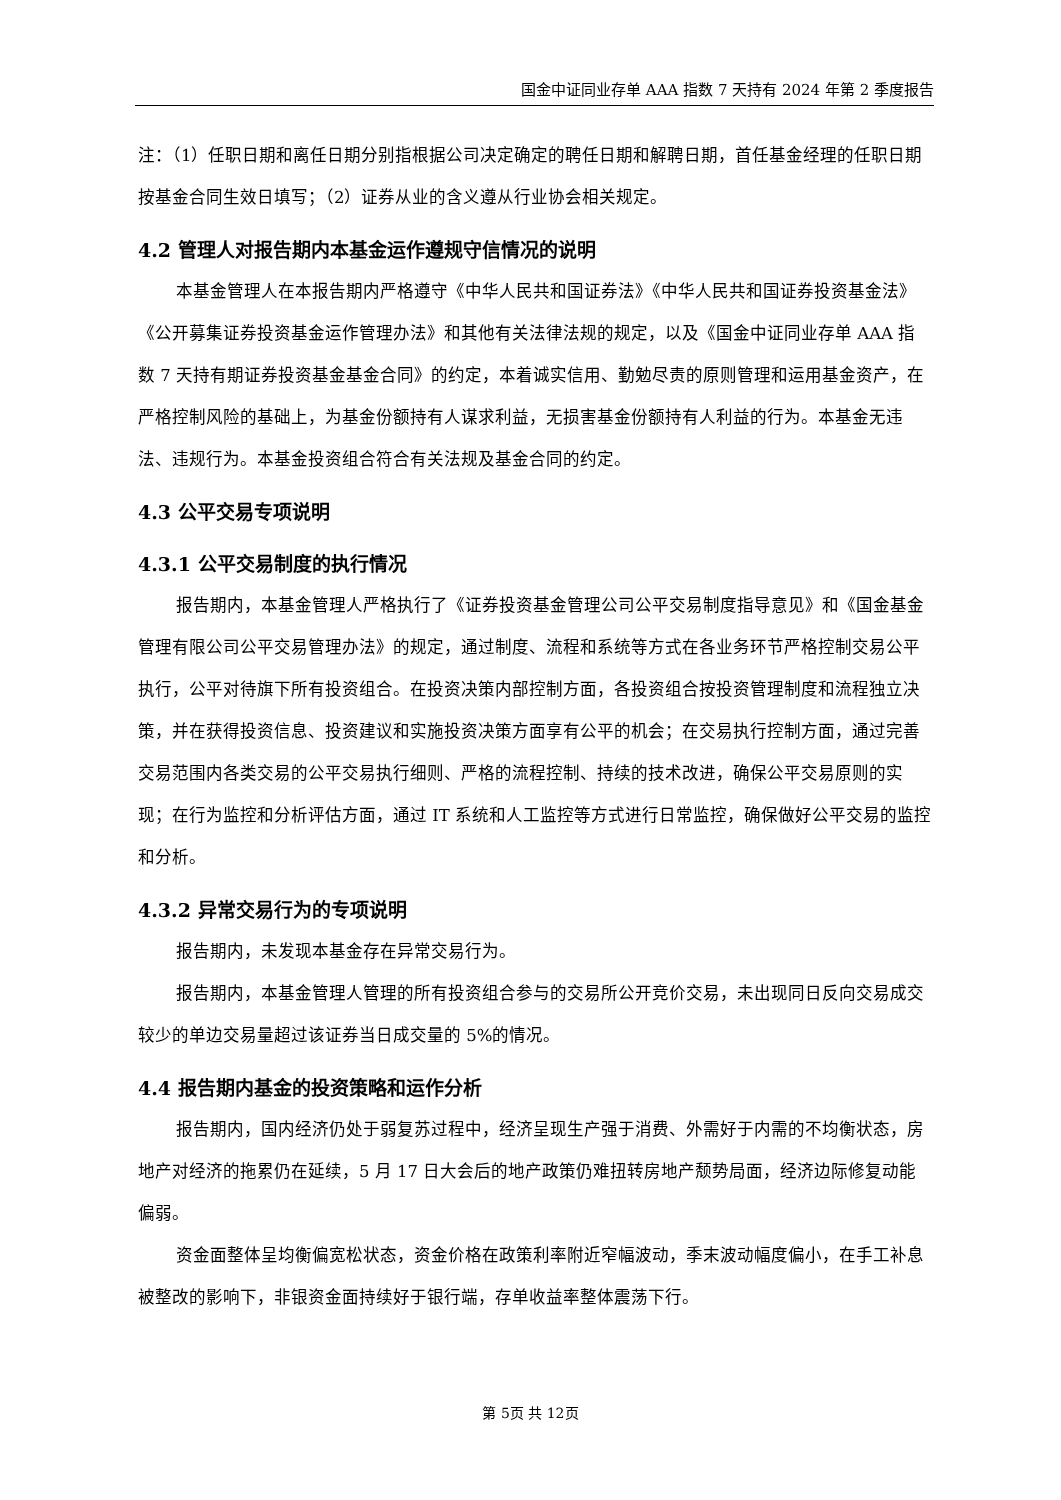国金中证同业存单 AAA 指数 7 天持有 2024 年第 2 季度报告
注：（1）任职日期和离任日期分别指根据公司决定确定的聘任日期和解聘日期，首任基金经理的任职日期按基金合同生效日填写；（2）证券从业的含义遵从行业协会相关规定。
4.2 管理人对报告期内本基金运作遵规守信情况的说明
本基金管理人在本报告期内严格遵守《中华人民共和国证券法》《中华人民共和国证券投资基金法》《公开募集证券投资基金运作管理办法》和其他有关法律法规的规定，以及《国金中证同业存单 AAA 指数 7 天持有期证券投资基金基金合同》的约定，本着诚实信用、勤勉尽责的原则管理和运用基金资产，在严格控制风险的基础上，为基金份额持有人谋求利益，无损害基金份额持有人利益的行为。本基金无违法、违规行为。本基金投资组合符合有关法规及基金合同的约定。
4.3 公平交易专项说明
4.3.1 公平交易制度的执行情况
报告期内，本基金管理人严格执行了《证券投资基金管理公司公平交易制度指导意见》和《国金基金管理有限公司公平交易管理办法》的规定，通过制度、流程和系统等方式在各业务环节严格控制交易公平执行，公平对待旗下所有投资组合。在投资决策内部控制方面，各投资组合按投资管理制度和流程独立决策，并在获得投资信息、投资建议和实施投资决策方面享有公平的机会；在交易执行控制方面，通过完善交易范围内各类交易的公平交易执行细则、严格的流程控制、持续的技术改进，确保公平交易原则的实现；在行为监控和分析评估方面，通过 IT 系统和人工监控等方式进行日常监控，确保做好公平交易的监控和分析。
4.3.2 异常交易行为的专项说明
报告期内，未发现本基金存在异常交易行为。
报告期内，本基金管理人管理的所有投资组合参与的交易所公开竞价交易，未出现同日反向交易成交较少的单边交易量超过该证券当日成交量的 5%的情况。
4.4 报告期内基金的投资策略和运作分析
报告期内，国内经济仍处于弱复苏过程中，经济呈现生产强于消费、外需好于内需的不均衡状态，房地产对经济的拖累仍在延续，5 月 17 日大会后的地产政策仍难扭转房地产颓势局面，经济边际修复动能偏弱。
资金面整体呈均衡偏宽松状态，资金价格在政策利率附近窄幅波动，季末波动幅度偏小，在手工补息被整改的影响下，非银资金面持续好于银行端，存单收益率整体震荡下行。
第 5页 共 12页